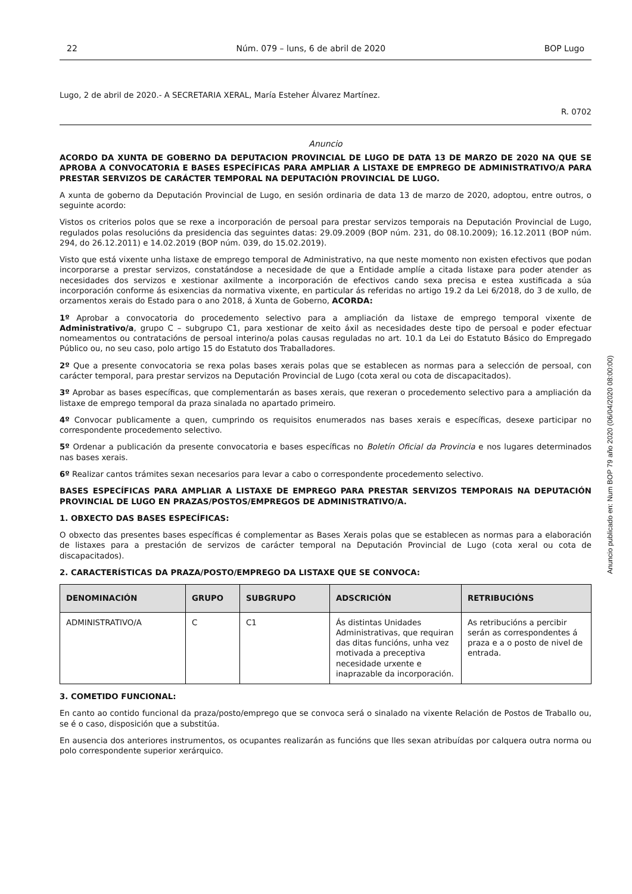22 Núm. 079 – luns, 6 de abril de 2020 BOP Lugo
Lugo, 2 de abril de 2020.- A SECRETARIA XERAL, María Esteher Álvarez Martínez.
R. 0702
Anuncio
ACORDO DA XUNTA DE GOBERNO DA DEPUTACION PROVINCIAL DE LUGO DE DATA 13 DE MARZO DE 2020 NA QUE SE APROBA A CONVOCATORIA E BASES ESPECÍFICAS PARA AMPLIAR A LISTAXE DE EMPREGO DE ADMINISTRATIVO/A PARA PRESTAR SERVIZOS DE CARÁCTER TEMPORAL NA DEPUTACIÓN PROVINCIAL DE LUGO.
A xunta de goberno da Deputación Provincial de Lugo, en sesión ordinaria de data 13 de marzo de 2020, adoptou, entre outros, o seguinte acordo:
Vistos os criterios polos que se rexe a incorporación de persoal para prestar servizos temporais na Deputación Provincial de Lugo, regulados polas resolucións da presidencia das seguintes datas: 29.09.2009 (BOP núm. 231, do 08.10.2009); 16.12.2011 (BOP núm. 294, do 26.12.2011) e 14.02.2019 (BOP núm. 039, do 15.02.2019).
Visto que está vixente unha listaxe de emprego temporal de Administrativo, na que neste momento non existen efectivos que podan incorporarse a prestar servizos, constatándose a necesidade de que a Entidade amplíe a citada listaxe para poder atender as necesidades dos servizos e xestionar axilmente a incorporación de efectivos cando sexa precisa e estea xustificada a súa incorporación conforme ás esixencias da normativa vixente, en particular ás referidas no artigo 19.2 da Lei 6/2018, do 3 de xullo, de orzamentos xerais do Estado para o ano 2018, á Xunta de Goberno, ACORDA:
1º Aprobar a convocatoria do procedemento selectivo para a ampliación da listaxe de emprego temporal vixente de Administrativo/a, grupo C – subgrupo C1, para xestionar de xeito áxil as necesidades deste tipo de persoal e poder efectuar nomeamentos ou contratacións de persoal interino/a polas causas reguladas no art. 10.1 da Lei do Estatuto Básico do Empregado Público ou, no seu caso, polo artigo 15 do Estatuto dos Traballadores.
2º Que a presente convocatoria se rexa polas bases xerais polas que se establecen as normas para a selección de persoal, con carácter temporal, para prestar servizos na Deputación Provincial de Lugo (cota xeral ou cota de discapacitados).
3º Aprobar as bases específicas, que complementarán as bases xerais, que rexeran o procedemento selectivo para a ampliación da listaxe de emprego temporal da praza sinalada no apartado primeiro.
4º Convocar publicamente a quen, cumprindo os requisitos enumerados nas bases xerais e específicas, desexe participar no correspondente procedemento selectivo.
5º Ordenar a publicación da presente convocatoria e bases específicas no Boletín Oficial da Provincia e nos lugares determinados nas bases xerais.
6º Realizar cantos trámites sexan necesarios para levar a cabo o correspondente procedemento selectivo.
BASES ESPECÍFICAS PARA AMPLIAR A LISTAXE DE EMPREGO PARA PRESTAR SERVIZOS TEMPORAIS NA DEPUTACIÓN PROVINCIAL DE LUGO EN PRAZAS/POSTOS/EMPREGOS DE ADMINISTRATIVO/A.
1. OBXECTO DAS BASES ESPECÍFICAS:
O obxecto das presentes bases específicas é complementar as Bases Xerais polas que se establecen as normas para a elaboración de listaxes para a prestación de servizos de carácter temporal na Deputación Provincial de Lugo (cota xeral ou cota de discapacitados).
2. CARACTERÍSTICAS DA PRAZA/POSTO/EMPREGO DA LISTAXE QUE SE CONVOCA:
| DENOMINACIÓN | GRUPO | SUBGRUPO | ADSCRICIÓN | RETRIBUCIÓNS |
| --- | --- | --- | --- | --- |
| ADMINISTRATIVO/A | C | C1 | Ás distintas Unidades Administrativas, que requiran das ditas funcións, unha vez motivada a preceptiva necesidade urxente e inaprazable da incorporación. | As retribucións a percibir serán as correspondentes á praza e a o posto de nivel de entrada. |
3. COMETIDO FUNCIONAL:
En canto ao contido funcional da praza/posto/emprego que se convoca será o sinalado na vixente Relación de Postos de Traballo ou, se é o caso, disposición que a substitúa.
En ausencia dos anteriores instrumentos, os ocupantes realizarán as funcións que lles sexan atribuídas por calquera outra norma ou polo correspondente superior xerárquico.
Anuncio publicado en: Num BOP 79 año 2020 (06/04/2020 08:00:00)